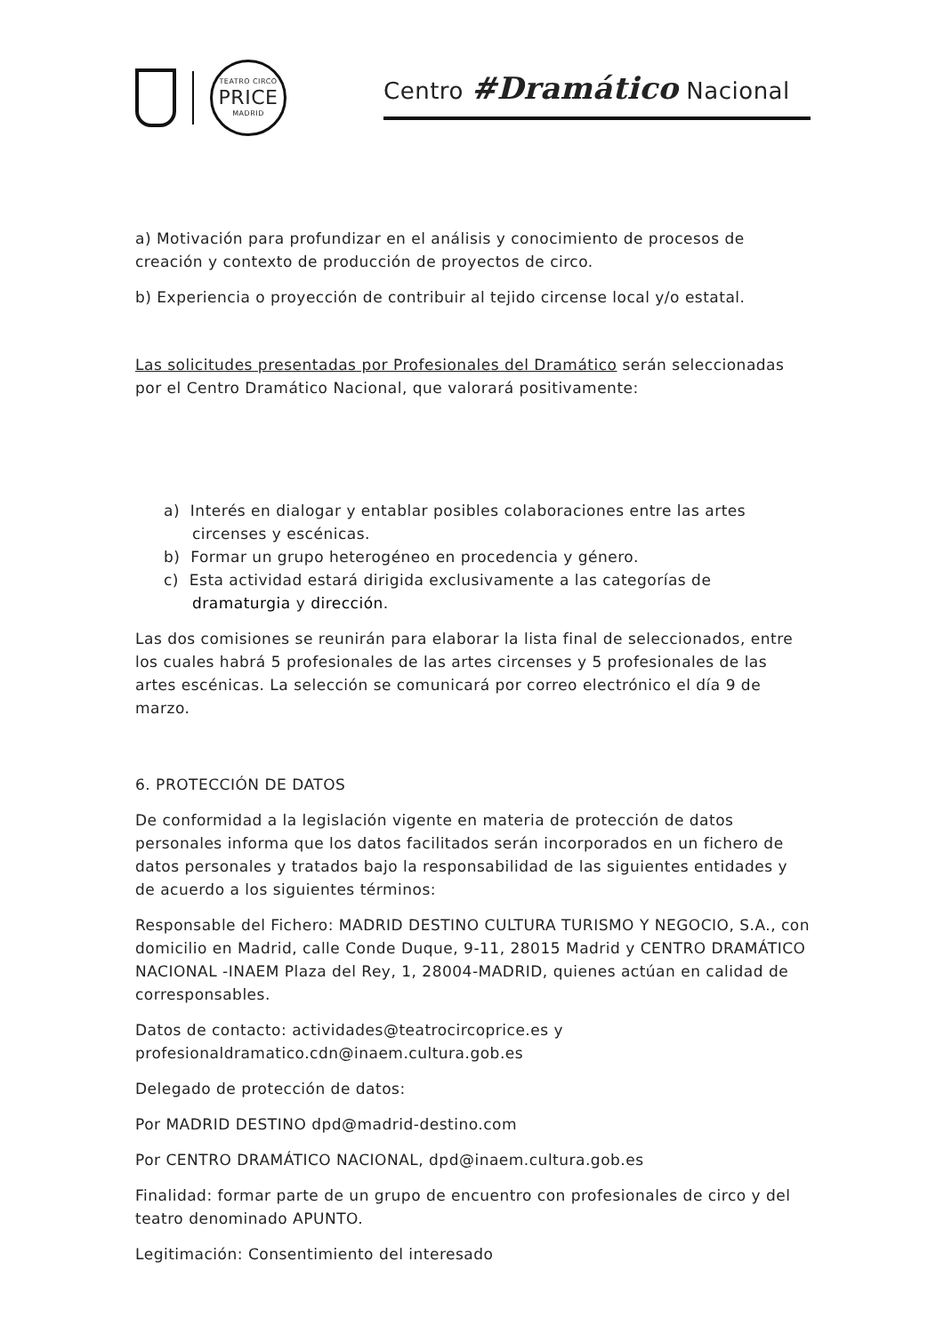TEATRO CIRCO
PRICE
MADRID
Centro #Dramático Nacional
a) Motivación para profundizar en el análisis y conocimiento de procesos de creación y contexto de producción de proyectos de circo.
b) Experiencia o proyección de contribuir al tejido circense local y/o estatal.
Las solicitudes presentadas por Profesionales del Dramático serán seleccionadas por el Centro Dramático Nacional, que valorará positivamente:
a) Interés en dialogar y entablar posibles colaboraciones entre las artes circenses y escénicas.
b) Formar un grupo heterogéneo en procedencia y género.
c) Esta actividad estará dirigida exclusivamente a las categorías de dramaturgia y dirección.
Las dos comisiones se reunirán para elaborar la lista final de seleccionados, entre los cuales habrá 5 profesionales de las artes circenses y 5 profesionales de las artes escénicas. La selección se comunicará por correo electrónico el día 9 de marzo.
6. PROTECCIÓN DE DATOS
De conformidad a la legislación vigente en materia de protección de datos personales informa que los datos facilitados serán incorporados en un fichero de datos personales y tratados bajo la responsabilidad de las siguientes entidades y de acuerdo a los siguientes términos:
Responsable del Fichero: MADRID DESTINO CULTURA TURISMO Y NEGOCIO, S.A., con domicilio en Madrid, calle Conde Duque, 9-11, 28015 Madrid y CENTRO DRAMÁTICO NACIONAL -INAEM Plaza del Rey, 1, 28004-MADRID, quienes actúan en calidad de corresponsables.
Datos de contacto: actividades@teatrocircoprice.es y profesionaldramatico.cdn@inaem.cultura.gob.es
Delegado de protección de datos:
Por MADRID DESTINO dpd@madrid-destino.com
Por CENTRO DRAMÁTICO NACIONAL, dpd@inaem.cultura.gob.es
Finalidad: formar parte de un grupo de encuentro con profesionales de circo y del teatro denominado APUNTO.
Legitimación: Consentimiento del interesado